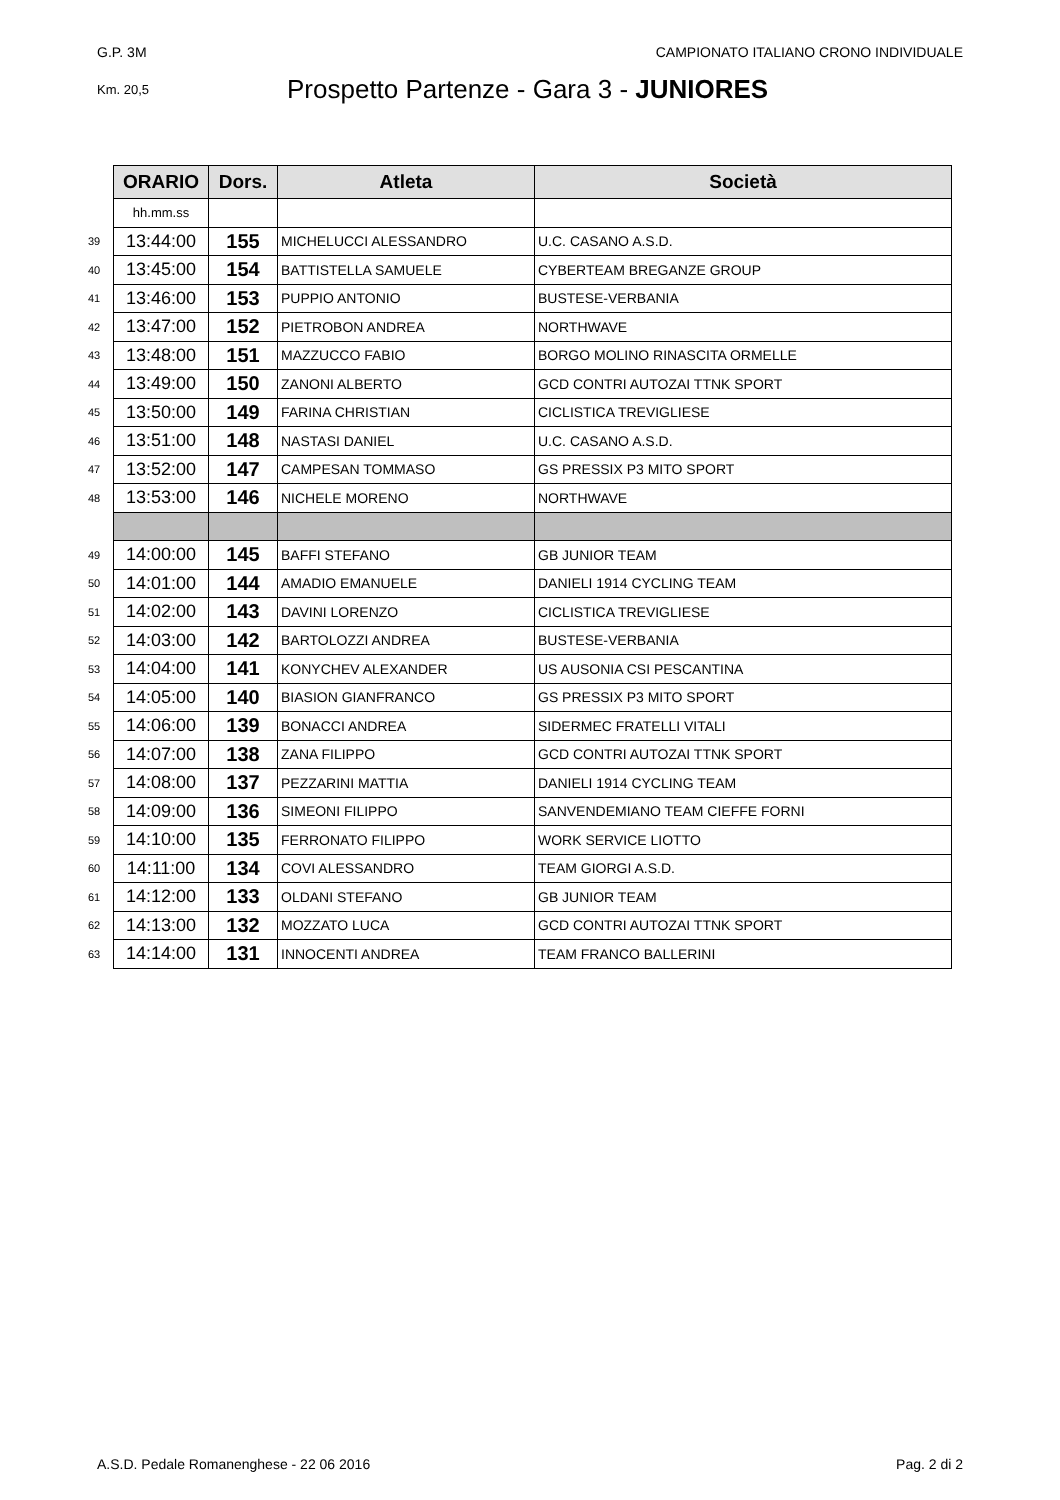G.P. 3M CAMPIONATO ITALIANO CRONO INDIVIDUALE
Km. 20,5
Prospetto Partenze - Gara 3 - JUNIORES
| | ORARIO | Dors. | Atleta | Società |
| | hh.mm.ss | | | |
| 39 | 13:44:00 | 155 | MICHELUCCI ALESSANDRO | U.C. CASANO A.S.D. |
| 40 | 13:45:00 | 154 | BATTISTELLA SAMUELE | CYBERTEAM BREGANZE GROUP |
| 41 | 13:46:00 | 153 | PUPPIO ANTONIO | BUSTESE-VERBANIA |
| 42 | 13:47:00 | 152 | PIETROBON ANDREA | NORTHWAVE |
| 43 | 13:48:00 | 151 | MAZZUCCO FABIO | BORGO MOLINO RINASCITA ORMELLE |
| 44 | 13:49:00 | 150 | ZANONI ALBERTO | GCD CONTRI AUTOZAI TTNK SPORT |
| 45 | 13:50:00 | 149 | FARINA CHRISTIAN | CICLISTICA TREVIGLIESE |
| 46 | 13:51:00 | 148 | NASTASI DANIEL | U.C. CASANO A.S.D. |
| 47 | 13:52:00 | 147 | CAMPESAN TOMMASO | GS PRESSIX P3 MITO SPORT |
| 48 | 13:53:00 | 146 | NICHELE MORENO | NORTHWAVE |
| 49 | 14:00:00 | 145 | BAFFI STEFANO | GB JUNIOR TEAM |
| 50 | 14:01:00 | 144 | AMADIO EMANUELE | DANIELI 1914 CYCLING TEAM |
| 51 | 14:02:00 | 143 | DAVINI LORENZO | CICLISTICA TREVIGLIESE |
| 52 | 14:03:00 | 142 | BARTOLOZZI ANDREA | BUSTESE-VERBANIA |
| 53 | 14:04:00 | 141 | KONYCHEV ALEXANDER | US AUSONIA CSI PESCANTINA |
| 54 | 14:05:00 | 140 | BIASION GIANFRANCO | GS PRESSIX P3 MITO SPORT |
| 55 | 14:06:00 | 139 | BONACCI ANDREA | SIDERMEC FRATELLI VITALI |
| 56 | 14:07:00 | 138 | ZANA FILIPPO | GCD CONTRI AUTOZAI TTNK SPORT |
| 57 | 14:08:00 | 137 | PEZZARINI MATTIA | DANIELI 1914 CYCLING TEAM |
| 58 | 14:09:00 | 136 | SIMEONI FILIPPO | SANVENDEMIANO TEAM CIEFFE FORNI |
| 59 | 14:10:00 | 135 | FERRONATO FILIPPO | WORK SERVICE LIOTTO |
| 60 | 14:11:00 | 134 | COVI ALESSANDRO | TEAM GIORGI A.S.D. |
| 61 | 14:12:00 | 133 | OLDANI STEFANO | GB JUNIOR TEAM |
| 62 | 14:13:00 | 132 | MOZZATO LUCA | GCD CONTRI AUTOZAI TTNK SPORT |
| 63 | 14:14:00 | 131 | INNOCENTI ANDREA | TEAM FRANCO BALLERINI |
A.S.D. Pedale Romanenghese - 22 06 2016 Pag. 2 di 2